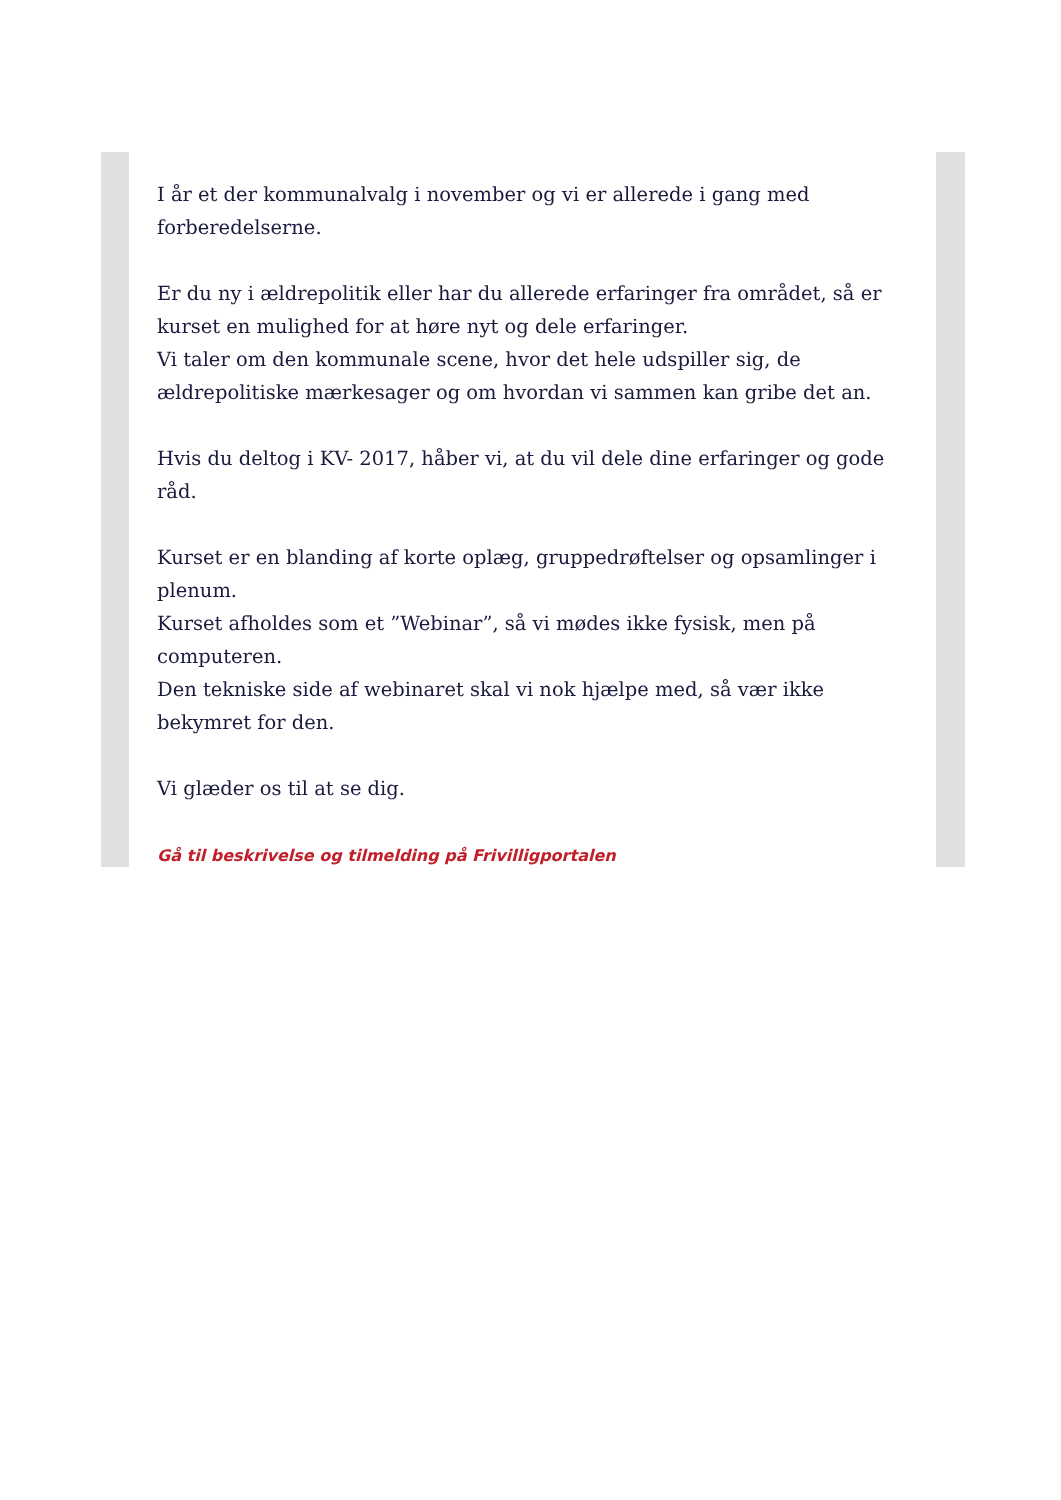I år et der kommunalvalg i november og vi er allerede i gang med forberedelserne.
Er du ny i ældrepolitik eller har du allerede erfaringer fra området, så er kurset en mulighed for at høre nyt og dele erfaringer.
Vi taler om den kommunale scene, hvor det hele udspiller sig, de ældrepolitiske mærkesager og om hvordan vi sammen kan gribe det an.
Hvis du deltog i KV- 2017, håber vi, at du vil dele dine erfaringer og gode råd.
Kurset er en blanding af korte oplæg, gruppedrøftelser og opsamlinger i plenum.
Kurset afholdes som et ”Webinar”, så vi mødes ikke fysisk, men på computeren.
Den tekniske side af webinaret skal vi nok hjælpe med, så vær ikke bekymret for den.
Vi glæder os til at se dig.
Gå til beskrivelse og tilmelding på Frivilligportalen